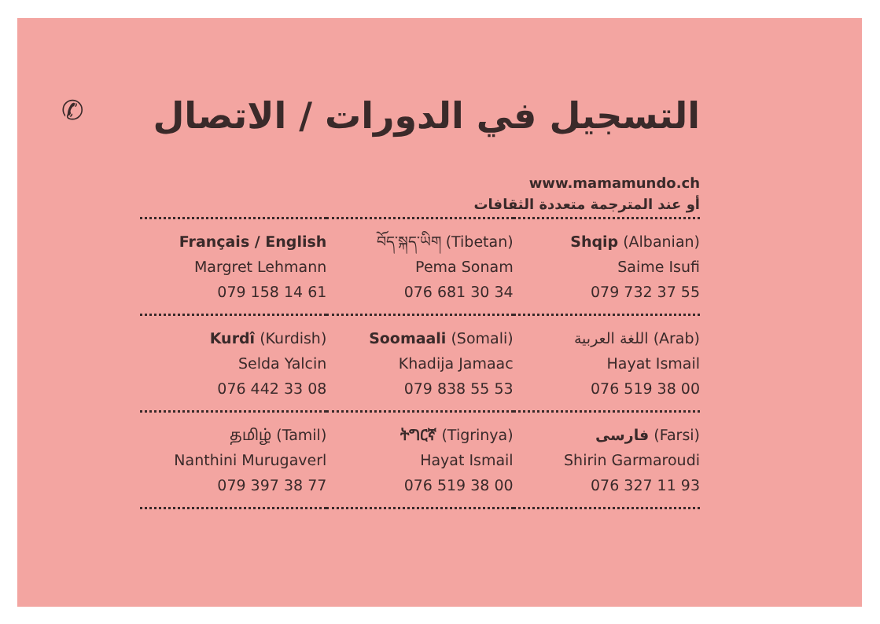التسجيل في الدورات / الاتصال ✆
www.mamamundo.ch
أو عند المترجمة متعددة الثقافات
| Français / English Margret Lehmann 079 158 14 61 | བོད་སྐད་ཡིག (Tibetan) Pema Sonam 076 681 30 34 | Shqip (Albanian) Saime Isufi 079 732 37 55 |
| Kurdî (Kurdish) Selda Yalcin 076 442 33 08 | Soomaali (Somali) Khadija Jamaac 079 838 55 53 | اللغة العربية (Arab) Hayat Ismail 076 519 38 00 |
| தமிழ் (Tamil) Nanthini Murugaverl 079 397 38 77 | ትግርኛ (Tigrinya) Hayat Ismail 076 519 38 00 | فارسی (Farsi) Shirin Garmaroudi 076 327 11 93 |